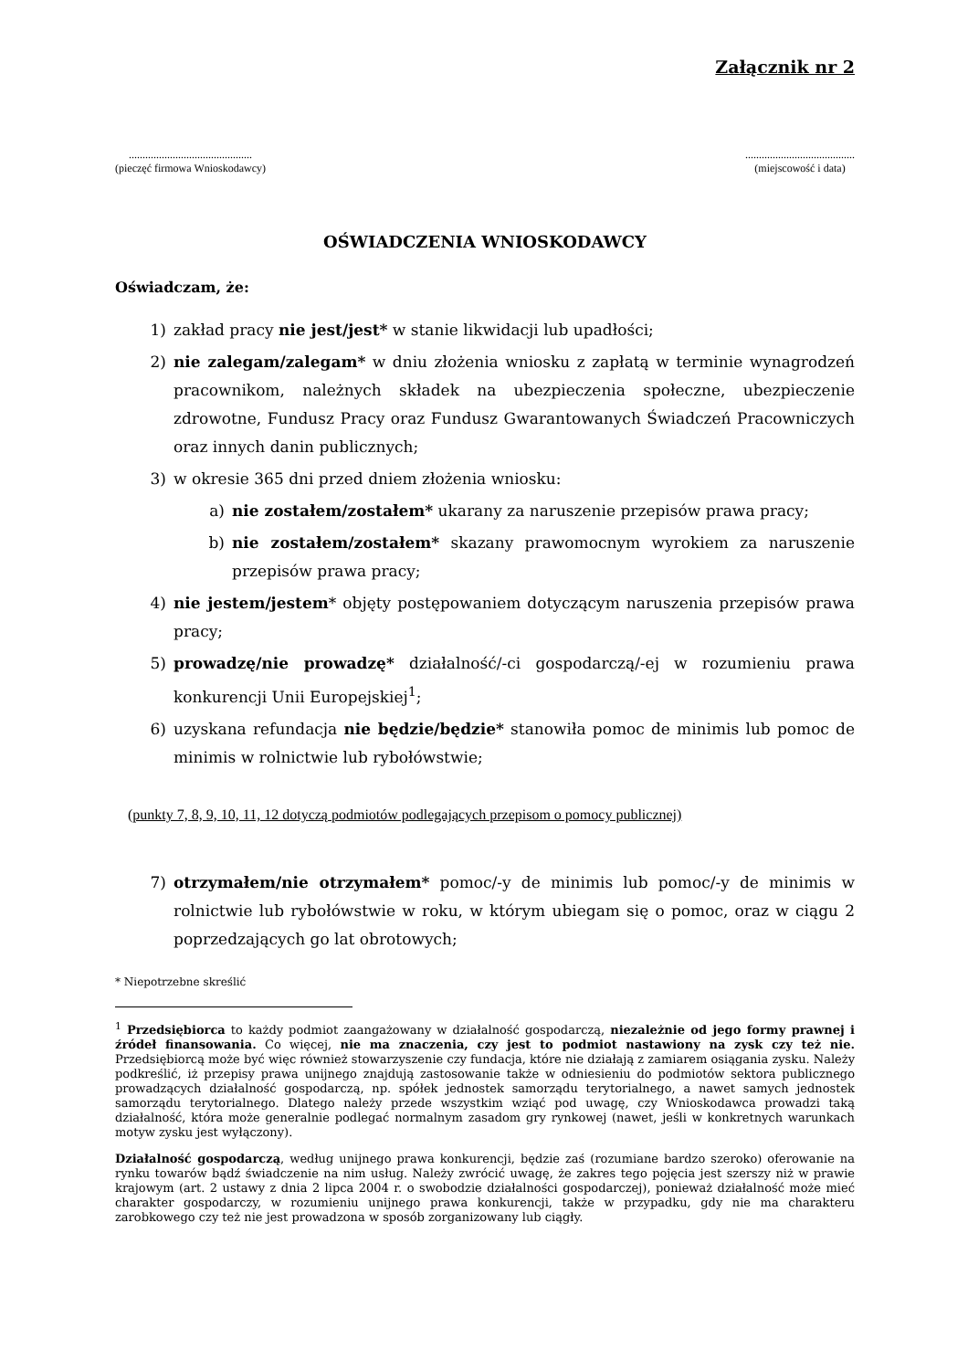Załącznik nr 2
.............................................
(pieczęć firmowa Wnioskodawcy)
........................................
(miejscowość i data)
OŚWIADCZENIA WNIOSKODAWCY
Oświadczam, że:
1) zakład pracy nie jest/jest* w stanie likwidacji lub upadłości;
2) nie zalegam/zalegam* w dniu złożenia wniosku z zapłatą w terminie wynagrodzeń pracownikom, należnych składek na ubezpieczenia społeczne, ubezpieczenie zdrowotne, Fundusz Pracy oraz Fundusz Gwarantowanych Świadczeń Pracowniczych oraz innych danin publicznych;
3) w okresie 365 dni przed dniem złożenia wniosku:
a) nie zostałem/zostałem* ukarany za naruszenie przepisów prawa pracy;
b) nie zostałem/zostałem* skazany prawomocnym wyrokiem za naruszenie przepisów prawa pracy;
4) nie jestem/jestem* objęty postępowaniem dotyczącym naruszenia przepisów prawa pracy;
5) prowadzę/nie prowadzę* działalność/-ci gospodarczą/-ej w rozumieniu prawa konkurencji Unii Europejskiej<sup>1</sup>;
6) uzyskana refundacja nie będzie/będzie* stanowiła pomoc de minimis lub pomoc de minimis w rolnictwie lub rybołówstwie;
(punkty 7, 8, 9, 10, 11, 12 dotyczą podmiotów podlegających przepisom o pomocy publicznej)
7) otrzymałem/nie otrzymałem* pomoc/-y de minimis lub pomoc/-y de minimis w rolnictwie lub rybołówstwie w roku, w którym ubiegam się o pomoc, oraz w ciągu 2 poprzedzających go lat obrotowych;
* Niepotrzebne skreślić
<sup>1</sup> Przedsiębiorca to każdy podmiot zaangażowany w działalność gospodarczą, niezależnie od jego formy prawnej i źródeł finansowania. Co więcej, nie ma znaczenia, czy jest to podmiot nastawiony na zysk czy też nie. Przedsiębiorcą może być więc również stowarzyszenie czy fundacja, które nie działają z zamiarem osiągania zysku. Należy podkreślić, iż przepisy prawa unijnego znajdują zastosowanie także w odniesieniu do podmiotów sektora publicznego prowadzących działalność gospodarczą, np. spółek jednostek samorządu terytorialnego, a nawet samych jednostek samorządu terytorialnego. Dlatego należy przede wszystkim wziąć pod uwagę, czy Wnioskodawca prowadzi taką działalność, która może generalnie podlegać normalnym zasadom gry rynkowej (nawet, jeśli w konkretnych warunkach motyw zysku jest wyłączony).
Działalność gospodarczą, według unijnego prawa konkurencji, będzie zaś (rozumiane bardzo szeroko) oferowanie na rynku towarów bądź świadczenie na nim usług. Należy zwrócić uwagę, że zakres tego pojęcia jest szerszy niż w prawie krajowym (art. 2 ustawy z dnia 2 lipca 2004 r. o swobodzie działalności gospodarczej), ponieważ działalność może mieć charakter gospodarczy, w rozumieniu unijnego prawa konkurencji, także w przypadku, gdy nie ma charakteru zarobkowego czy też nie jest prowadzona w sposób zorganizowany lub ciągły.